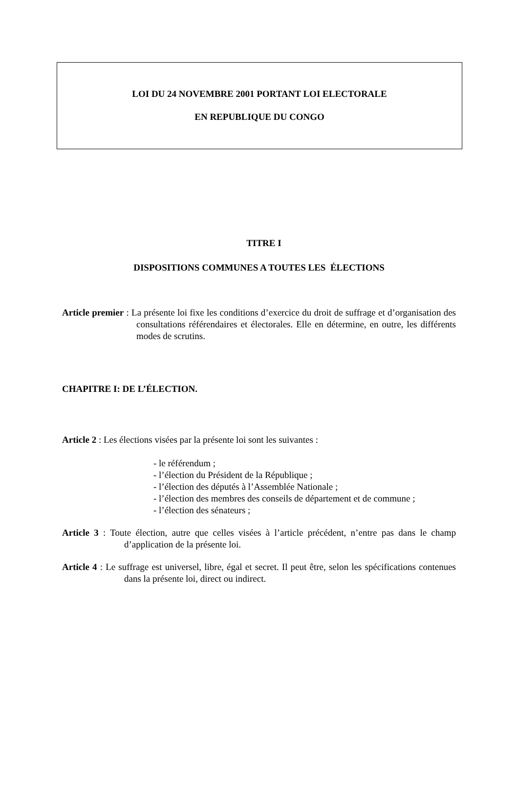LOI DU 24 NOVEMBRE 2001 PORTANT LOI ELECTORALE
EN REPUBLIQUE DU CONGO
TITRE I
DISPOSITIONS COMMUNES A TOUTES LES ÉLECTIONS
Article premier : La présente loi fixe les conditions d’exercice du droit de suffrage et d’organisation des consultations référendaires et électorales. Elle en détermine, en outre, les différents modes de scrutins.
CHAPITRE I: DE L’ÉLECTION.
Article 2 : Les élections visées par la présente loi sont les suivantes :
- le référendum ;
- l’élection du Président de la République ;
- l’élection des députés à l’Assemblée Nationale ;
- l’élection des membres des conseils de département et de commune ;
- l’élection des sénateurs ;
Article 3 : Toute élection, autre que celles visées à l’article précédent, n’entre pas dans le champ d’application de la présente loi.
Article 4 : Le suffrage est universel, libre, égal et secret. Il peut être, selon les spécifications contenues dans la présente loi, direct ou indirect.